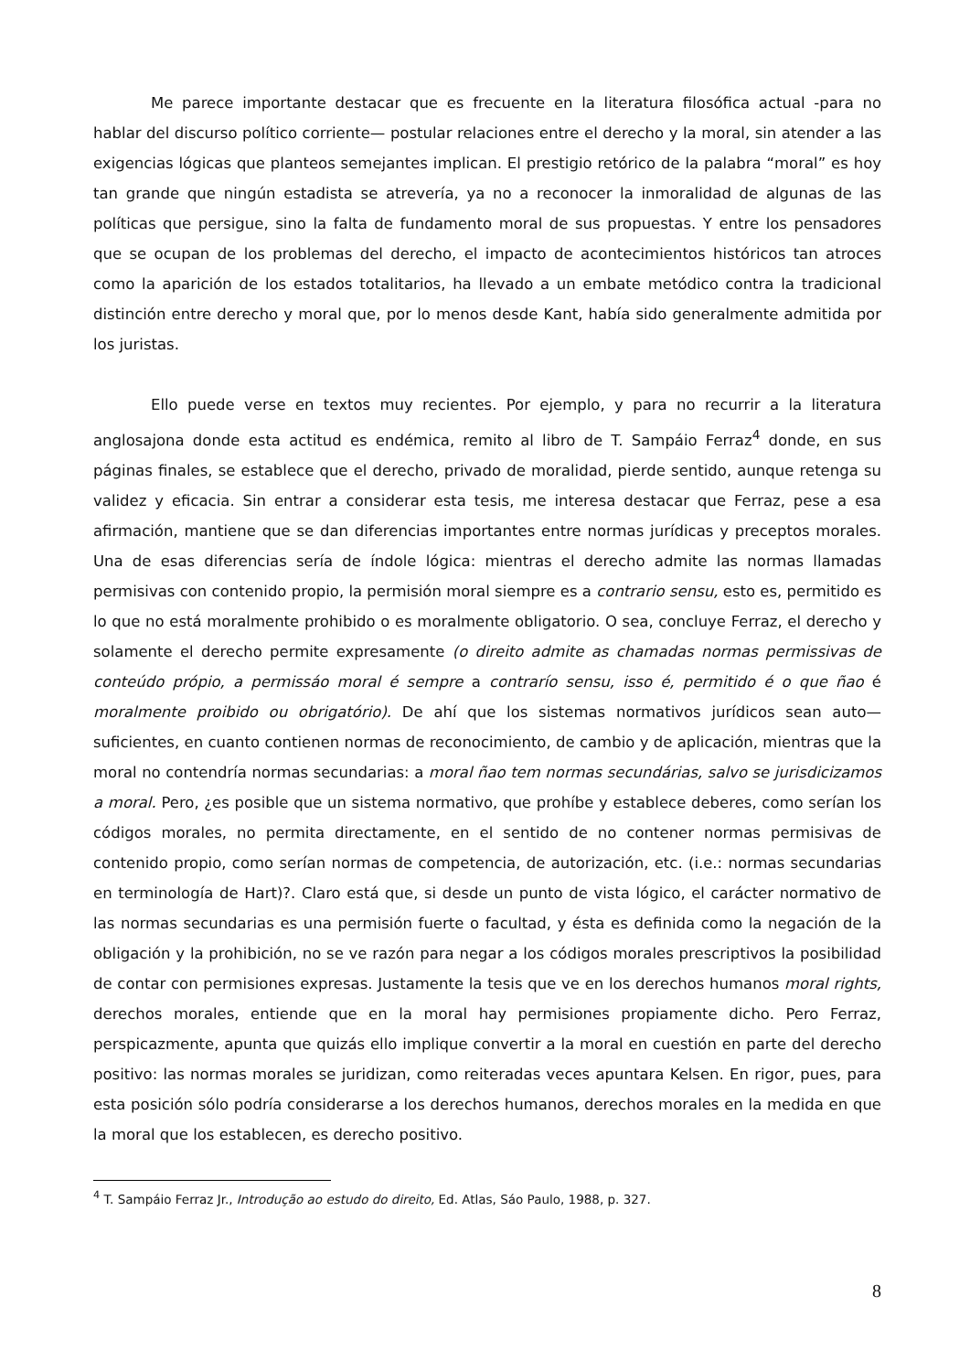Me parece importante destacar que es frecuente en la literatura filosófica actual -para no hablar del discurso político corriente— postular relaciones entre el derecho y la moral, sin atender a las exigencias lógicas que planteos semejantes implican. El prestigio retórico de la palabra “moral” es hoy tan grande que ningún estadista se atrevería, ya no a reconocer la inmoralidad de algunas de las políticas que persigue, sino la falta de fundamento moral de sus propuestas. Y entre los pensadores que se ocupan de los problemas del derecho, el impacto de acontecimientos históricos tan atroces como la aparición de los estados totalitarios, ha llevado a un embate metódico contra la tradicional distinción entre derecho y moral que, por lo menos desde Kant, había sido generalmente admitida por los juristas.
Ello puede verse en textos muy recientes. Por ejemplo, y para no recurrir a la literatura anglosajona donde esta actitud es endémica, remito al libro de T. Sampáio Ferraz<sup>4</sup> donde, en sus páginas finales, se establece que el derecho, privado de moralidad, pierde sentido, aunque retenga su validez y eficacia. Sin entrar a considerar esta tesis, me interesa destacar que Ferraz, pese a esa afirmación, mantiene que se dan diferencias importantes entre normas jurídicas y preceptos morales. Una de esas diferencias sería de índole lógica: mientras el derecho admite las normas llamadas permisivas con contenido propio, la permisión moral siempre es a contrario sensu, esto es, permitido es lo que no está moralmente prohibido o es moralmente obligatorio. O sea, concluye Ferraz, el derecho y solamente el derecho permite expresamente (o direito admite as chamadas normas permissivas de conteúdo própio, a permissáo moral é sempre a contrarío sensu, isso é, permitido é o que ñao é moralmente proibido ou obrigatório). De ahí que los sistemas normativos jurídicos sean auto—suficientes, en cuanto contienen normas de reconocimiento, de cambio y de aplicación, mientras que la moral no contendría normas secundarias: a moral ñao tem normas secundárias, salvo se jurisdicizamos a moral. Pero, ¿es posible que un sistema normativo, que prohíbe y establece deberes, como serían los códigos morales, no permita directamente, en el sentido de no contener normas permisivas de contenido propio, como serían normas de competencia, de autorización, etc. (i.e.: normas secundarias en terminología de Hart)?. Claro está que, si desde un punto de vista lógico, el carácter normativo de las normas secundarias es una permisión fuerte o facultad, y ésta es definida como la negación de la obligación y la prohibición, no se ve razón para negar a los códigos morales prescriptivos la posibilidad de contar con permisiones expresas. Justamente la tesis que ve en los derechos humanos moral rights, derechos morales, entiende que en la moral hay permisiones propiamente dicho. Pero Ferraz, perspicazmente, apunta que quizás ello implique convertir a la moral en cuestión en parte del derecho positivo: las normas morales se juridizan, como reiteradas veces apuntara Kelsen. En rigor, pues, para esta posición sólo podría considerarse a los derechos humanos, derechos morales en la medida en que la moral que los establecen, es derecho positivo.
<sup>4</sup> T. Sampáio Ferraz Jr., Introdução ao estudo do direito, Ed. Atlas, Sáo Paulo, 1988, p. 327.
8